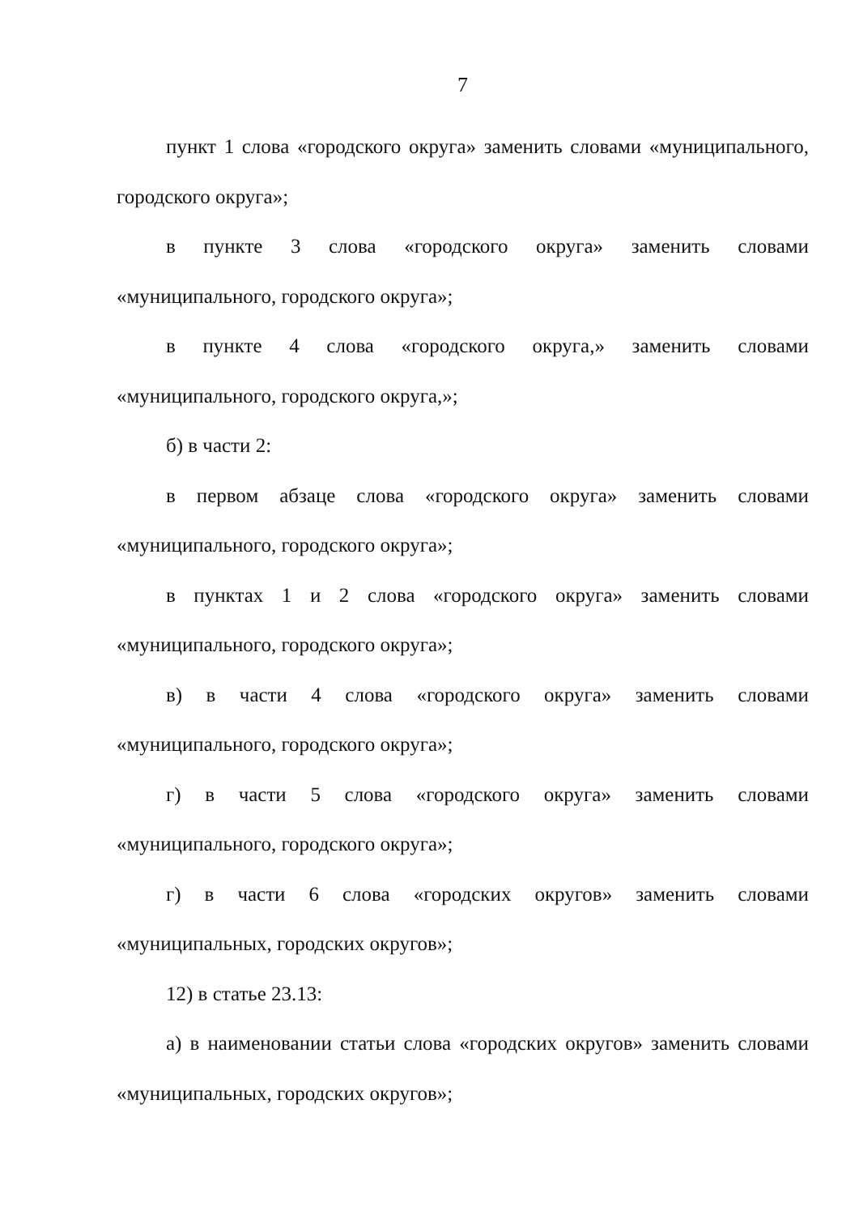7
пункт 1 слова «городского округа» заменить словами «муниципального, городского округа»;
в пункте 3 слова «городского округа» заменить словами «муниципального, городского округа»;
в пункте 4 слова «городского округа,» заменить словами «муниципального, городского округа,»;
б) в части 2:
в первом абзаце слова «городского округа» заменить словами «муниципального, городского округа»;
в пунктах 1 и 2 слова «городского округа» заменить словами «муниципального, городского округа»;
в) в части 4 слова «городского округа» заменить словами «муниципального, городского округа»;
г) в части 5 слова «городского округа» заменить словами «муниципального, городского округа»;
г) в части 6 слова «городских округов» заменить словами «муниципальных, городских округов»;
12) в статье 23.13:
а) в наименовании статьи слова «городских округов» заменить словами «муниципальных, городских округов»;